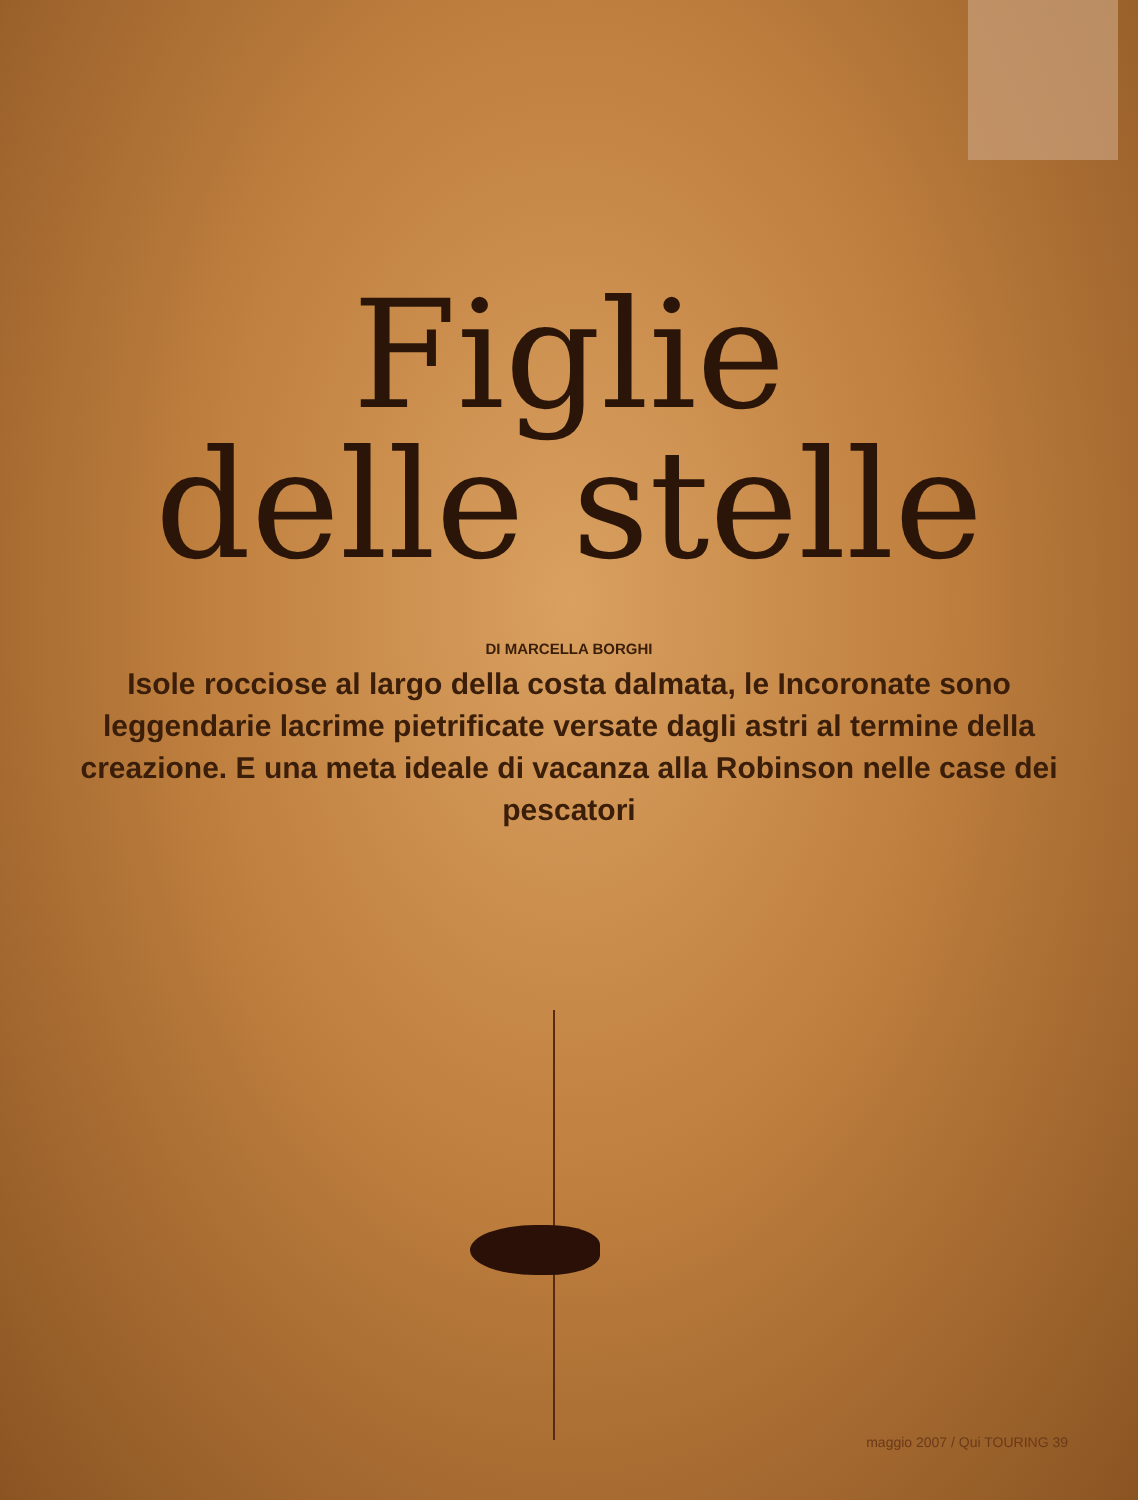Figlie
delle stelle
DI MARCELLA BORGHI
Isole rocciose al largo della costa dalmata, le Incoronate sono leggendarie lacrime pietrificate versate dagli astri al termine della creazione. E una meta ideale di vacanza alla Robinson nelle case dei pescatori
maggio 2007 / Qui TOURING 39